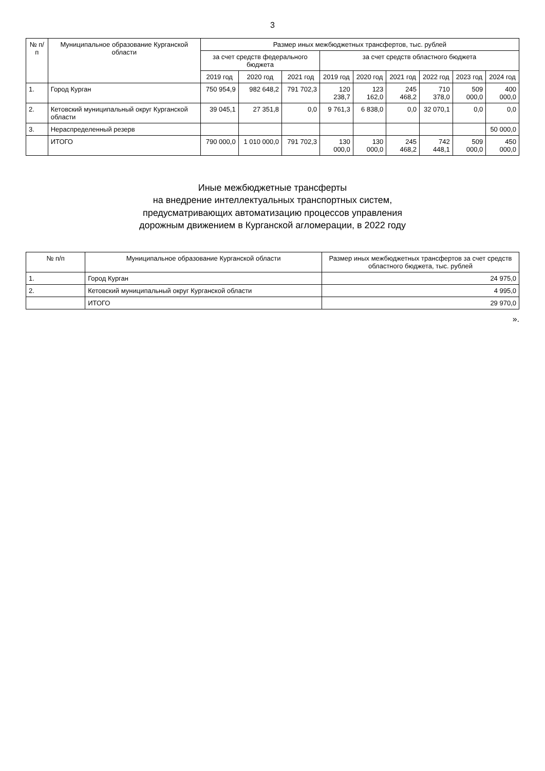3
| № п/п | Муниципальное образование Курганской области | Размер иных межбюджетных трансфертов, тыс. рублей | | | | | | | | |
| --- | --- | --- | --- | --- | --- | --- | --- | --- | --- | --- |
| | | за счет средств федерального бюджета | | | за счет средств областного бюджета | | | | | |
| | | 2019 год | 2020 год | 2021 год | 2019 год | 2020 год | 2021 год | 2022 год | 2023 год | 2024 год |
| 1. | Город Курган | 750 954,9 | 982 648,2 | 791 702,3 | 120 238,7 | 123 162,0 | 245 468,2 | 710 378,0 | 509 000,0 | 400 000,0 |
| 2. | Кетовский муниципальный округ Курганской области | 39 045,1 | 27 351,8 | 0,0 | 9 761,3 | 6 838,0 | 0,0 | 32 070,1 | 0,0 | 0,0 |
| 3. | Нераспределенный резерв | | | | | | | | | 50 000,0 |
| | ИТОГО | 790 000,0 | 1 010 000,0 | 791 702,3 | 130 000,0 | 130 000,0 | 245 468,2 | 742 448,1 | 509 000,0 | 450 000,0 |
Иные межбюджетные трансферты
на внедрение интеллектуальных транспортных систем,
предусматривающих автоматизацию процессов управления
дорожным движением в Курганской агломерации, в 2022 году
| № п/п | Муниципальное образование Курганской области | Размер иных межбюджетных трансфертов за счет средств областного бюджета, тыс. рублей |
| --- | --- | --- |
| 1. | Город Курган | 24 975,0 |
| 2. | Кетовский муниципальный округ Курганской области | 4 995,0 |
| | ИТОГО | 29 970,0 |
».